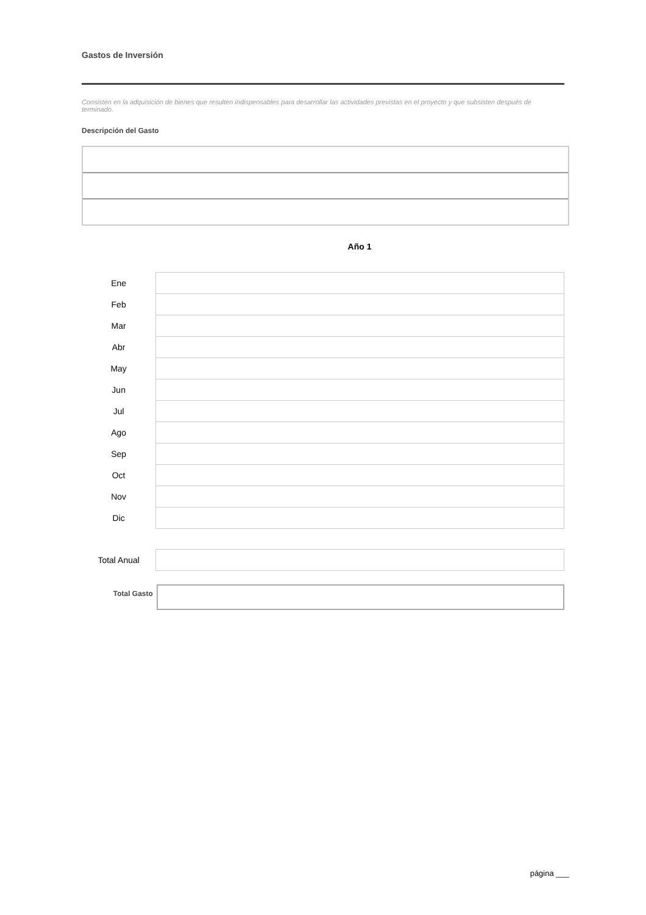Gastos de Inversión
Consisten en la adquisición de bienes que resulten indispensables para desarrollar las actividades previstas en el proyecto y que subsisten después de terminado.
Descripción del Gasto
Año 1
| Ene | |
| Feb | |
| Mar | |
| Abr | |
| May | |
| Jun | |
| Jul | |
| Ago | |
| Sep | |
| Oct | |
| Nov | |
| Dic | |
| Total Anual | |
Total Gasto
página ___